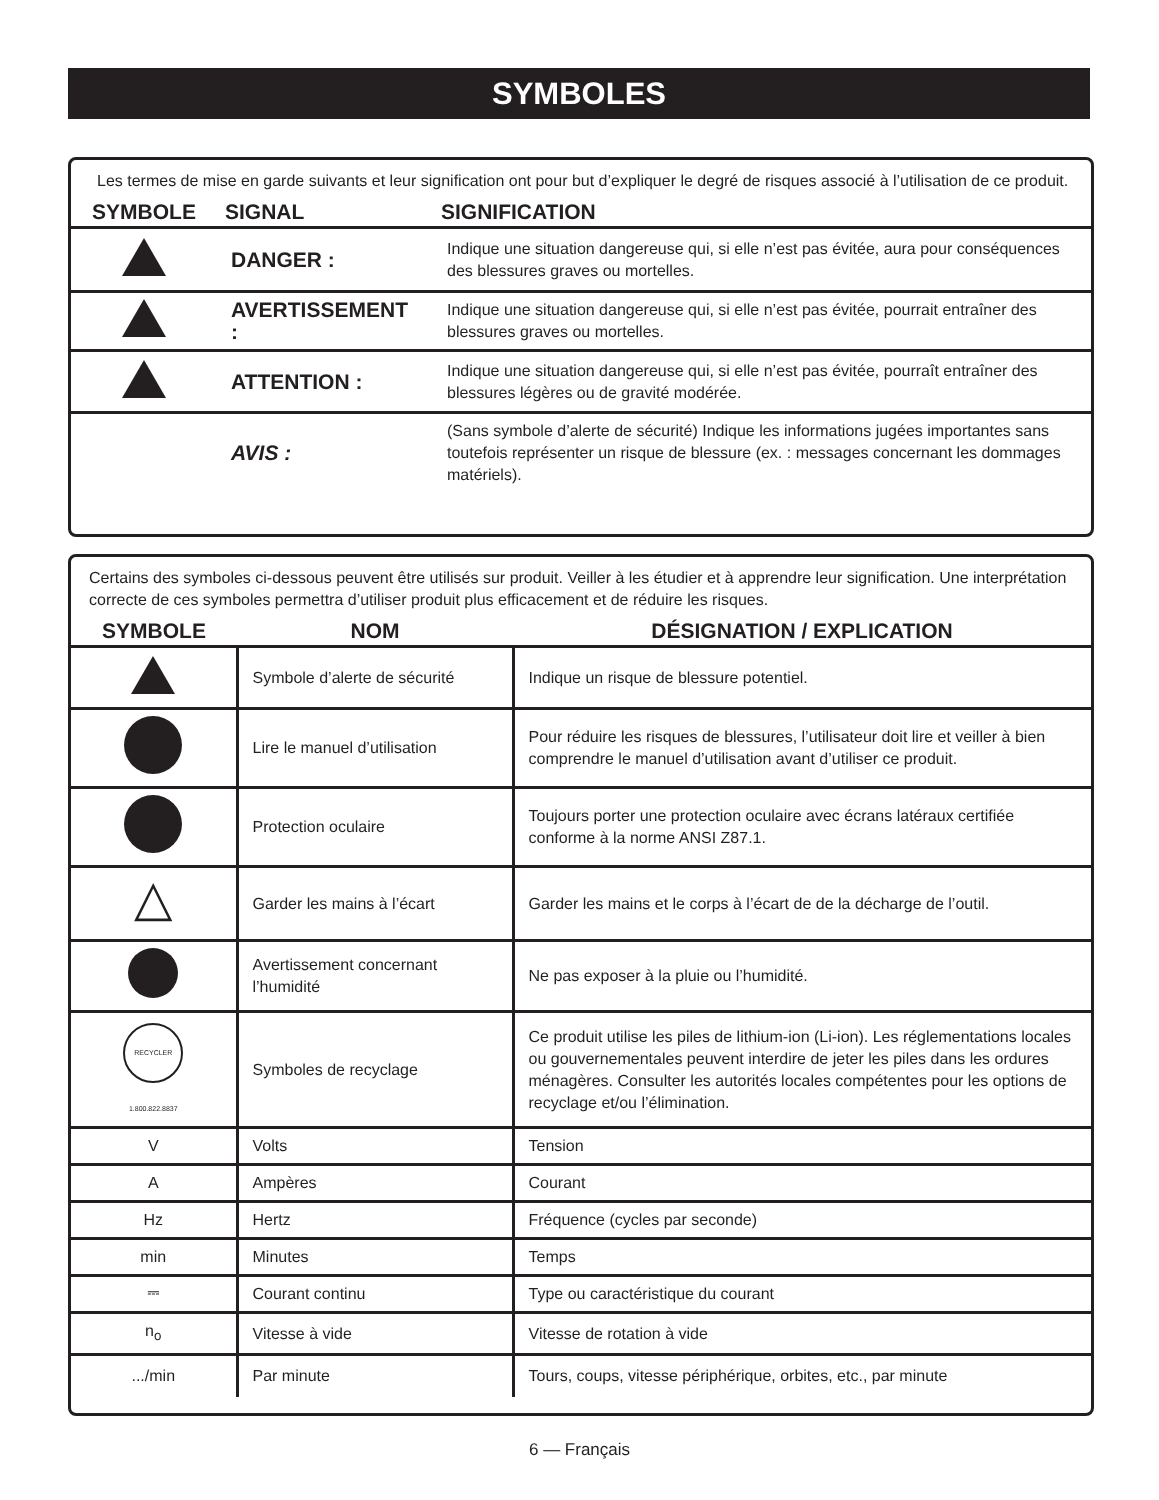SYMBOLES
Les termes de mise en garde suivants et leur signification ont pour but d’expliquer le degré de risques associé à l’utilisation de ce produit.
| SYMBOLE | SIGNAL | SIGNIFICATION |
| --- | --- | --- |
| | DANGER : | Indique une situation dangereuse qui, si elle n’est pas évitée, aura pour conséquences des blessures graves ou mortelles. |
| | AVERTISSEMENT : | Indique une situation dangereuse qui, si elle n’est pas évitée, pourrait entraîner des blessures graves ou mortelles. |
| | ATTENTION : | Indique une situation dangereuse qui, si elle n’est pas évitée, pourraît entraîner des blessures légères ou de gravité modérée. |
| | AVIS : | (Sans symbole d’alerte de sécurité) Indique les informations jugées importantes sans toutefois représenter un risque de blessure (ex. : messages concernant les dommages matériels). |
Certains des symboles ci-dessous peuvent être utilisés sur produit. Veiller à les étudier et à apprendre leur signification. Une interprétation correcte de ces symboles permettra d’utiliser produit plus efficacement et de réduire les risques.
| SYMBOLE | NOM | DÉSIGNATION / EXPLICATION |
| --- | --- | --- |
| | Symbole d’alerte de sécurité | Indique un risque de blessure potentiel. |
| | Lire le manuel d’utilisation | Pour réduire les risques de blessures, l’utilisateur doit lire et veiller à bien comprendre le manuel d’utilisation avant d’utiliser ce produit. |
| | Protection oculaire | Toujours porter une protection oculaire avec écrans latéraux certifiée conforme à la norme ANSI Z87.1. |
| △ | Garder les mains à l’écart | Garder les mains et le corps à l’écart de de la décharge de l’outil. |
| | Avertissement concernant l’humidité | Ne pas exposer à la pluie ou l’humidité. |
| RECYCLER 1.800.822.8837 | Symboles de recyclage | Ce produit utilise les piles de lithium-ion (Li-ion). Les réglementations locales ou gouvernementales peuvent interdire de jeter les piles dans les ordures ménagères. Consulter les autorités locales compétentes pour les options de recyclage et/ou l’élimination. |
| V | Volts | Tension |
| A | Ampères | Courant |
| Hz | Hertz | Fréquence (cycles par seconde) |
| min | Minutes | Temps |
| ⎓ | Courant continu | Type ou caractéristique du courant |
| n<sub>o</sub> | Vitesse à vide | Vitesse de rotation à vide |
| .../min | Par minute | Tours, coups, vitesse périphérique, orbites, etc., par minute |
6 — Français